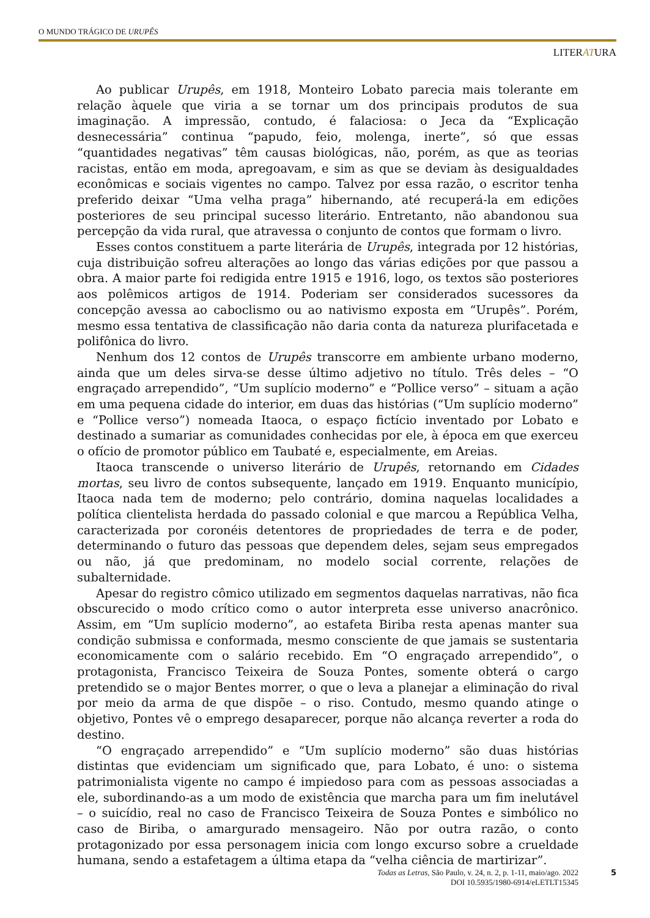O MUNDO TRÁGICO DE URUPÊS
LITERATURA
Ao publicar Urupês, em 1918, Monteiro Lobato parecia mais tolerante em relação àquele que viria a se tornar um dos principais produtos de sua imaginação. A impressão, contudo, é falaciosa: o Jeca da “Explicação desnecessária” continua “papudo, feio, molenga, inerte”, só que essas “quantidades negativas” têm causas biológicas, não, porém, as que as teorias racistas, então em moda, apregoavam, e sim as que se deviam às desigualdades econômicas e sociais vigentes no campo. Talvez por essa razão, o escritor tenha preferido deixar “Uma velha praga” hibernando, até recuperá-la em edições posteriores de seu principal sucesso literário. Entretanto, não abandonou sua percepção da vida rural, que atravessa o conjunto de contos que formam o livro.
Esses contos constituem a parte literária de Urupês, integrada por 12 histórias, cuja distribuição sofreu alterações ao longo das várias edições por que passou a obra. A maior parte foi redigida entre 1915 e 1916, logo, os textos são posteriores aos polêmicos artigos de 1914. Poderiam ser considerados sucessores da concepção avessa ao caboclismo ou ao nativismo exposta em “Urupês”. Porém, mesmo essa tentativa de classificação não daria conta da natureza plurifacetada e polifônica do livro.
Nenhum dos 12 contos de Urupês transcorre em ambiente urbano moderno, ainda que um deles sirva-se desse último adjetivo no título. Três deles – “O engraçado arrependido”, “Um suplício moderno” e “Pollice verso” – situam a ação em uma pequena cidade do interior, em duas das histórias (“Um suplício moderno” e “Pollice verso”) nomeada Itaoca, o espaço fictício inventado por Lobato e destinado a sumariar as comunidades conhecidas por ele, à época em que exerceu o ofício de promotor público em Taubaté e, especialmente, em Areias.
Itaoca transcende o universo literário de Urupês, retornando em Cidades mortas, seu livro de contos subsequente, lançado em 1919. Enquanto município, Itaoca nada tem de moderno; pelo contrário, domina naquelas localidades a política clientelista herdada do passado colonial e que marcou a República Velha, caracterizada por coronéis detentores de propriedades de terra e de poder, determinando o futuro das pessoas que dependem deles, sejam seus empregados ou não, já que predominam, no modelo social corrente, relações de subalternidade.
Apesar do registro cômico utilizado em segmentos daquelas narrativas, não fica obscurecido o modo crítico como o autor interpreta esse universo anacrônico. Assim, em “Um suplício moderno”, ao estafeta Biriba resta apenas manter sua condição submissa e conformada, mesmo consciente de que jamais se sustentaria economicamente com o salário recebido. Em “O engraçado arrependido”, o protagonista, Francisco Teixeira de Souza Pontes, somente obterá o cargo pretendido se o major Bentes morrer, o que o leva a planejar a eliminação do rival por meio da arma de que dispõe – o riso. Contudo, mesmo quando atinge o objetivo, Pontes vê o emprego desaparecer, porque não alcança reverter a roda do destino.
“O engraçado arrependido” e “Um suplício moderno” são duas histórias distintas que evidenciam um significado que, para Lobato, é uno: o sistema patrimonialista vigente no campo é impiedoso para com as pessoas associadas a ele, subordinando-as a um modo de existência que marcha para um fim inelutável – o suicídio, real no caso de Francisco Teixeira de Souza Pontes e simbólico no caso de Biriba, o amargurado mensageiro. Não por outra razão, o conto protagonizado por essa personagem inicia com longo excurso sobre a crueldade humana, sendo a estafetagem a última etapa da “velha ciência de martirizar”.
Todas as Letras, São Paulo, v. 24, n. 2, p. 1-11, maio/ago. 2022
DOI 10.5935/1980-6914/eLETLT15345
5